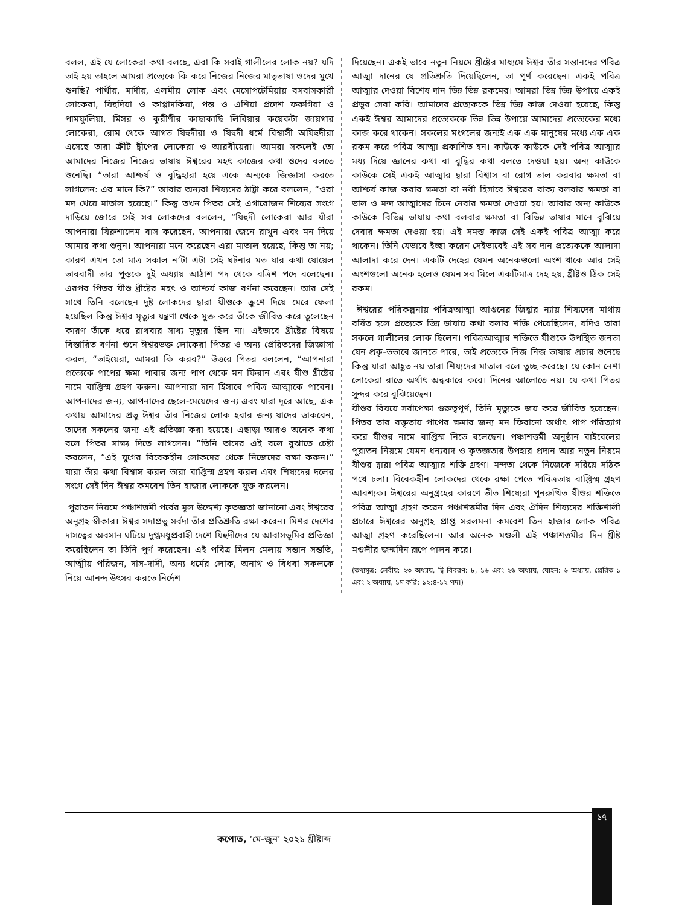বলল, এই যে লোকেরা কথা বলছে, এরা কি সবাই গালীলের লোক নয়? যদি তাই হয় তাহলে আমরা প্রত্যেকে কি করে নিজের নিজের মাতৃভাষা ওদের মুখে শুনছি? পার্থীয়, মাদীয়, এলমীয় লোক এবং মেসোপটেমিয়ায় বসবাসকারী লোকেরা, যিহুদিয়া ও কাপ্পাদকিয়া, পন্ত ও এশিয়া প্রদেশ ফরুগিয়া ও পামফুলিয়া, মিসর ও কুরীণীর কাছাকাছি লিবিয়ার কয়েকটা জায়গার লোকেরা, রোম থেকে আগত যিহুদীরা ও যিহুদী ধর্মে বিশ্বাসী অযিহুদীরা এসেছে তারা ক্রীট দ্বীপের লোকেরা ও আরবীয়েরা। আমরা সকলেই তো আমাদের নিজের নিজের ভাষায় ঈশ্বরের মহৎ কাজের কথা ওদের বলতে শুনেছি। “তারা আশ্চর্য ও বুদ্ধিহারা হয়ে একে অন্যকে জিজ্ঞাসা করতে লাগলেন: এর মানে কি?” আবার অন্যরা শিষ্যদের ঠাট্টা করে বললেন, “ওরা মদ খেয়ে মাতাল হয়েছে।” কিন্তু তখন পিতর সেই এগারোজন শিষ্যের সংগে দাড়িয়ে জোরে সেই সব লোকদের বললেন, “যিহুদী লোকেরা আর যাঁরা আপনারা যিরুশালেম বাস করেছেন, আপনারা জেনে রাখুন এবং মন দিয়ে আমার কথা শুনুন। আপনারা মনে করেছেন এরা মাতাল হয়েছে, কিন্তু তা নয়; কারণ এখন তো মাত্র সকাল ন’টা এটা সেই ঘটনার মত যার কথা যোয়েল ভাববাদী তার পুস্তকে দুই অধ্যায় আঠাশ পদ থেকে বত্রিশ পদে বলেছেন। এরপর পিতর যীশু খ্রীষ্টের মহৎ ও আশ্চর্য কাজ বর্ণনা করেছেন। আর সেই সাথে তিনি বলেছেন দুষ্ট লোকদের দ্বারা যীশুকে ক্রুশে দিয়ে মেরে ফেলা হয়েছিল কিন্তু ঈশ্বর মৃত্যুর যন্ত্রণা থেকে মুক্ত করে তাঁকে জীবিত করে তুলেছেন কারণ তাঁকে ধরে রাখবার সাধ্য মৃত্যুর ছিল না। এইভাবে খ্রীষ্টের বিষয়ে বিস্তারিত বর্ণনা শুনে ঈশ্বরভক্ত লোকেরা পিতর ও অন্য প্রেরিতদের জিজ্ঞাসা করল, “ভাইয়েরা, আমরা কি করব?” উত্তরে পিতর বললেন, “আপনারা প্রত্যেকে পাপের ক্ষমা পাবার জন্য পাপ থেকে মন ফিরান এবং যীশু খ্রীষ্টের নামে বাপ্তিস্ম গ্রহণ করুন। আপনারা দান হিসাবে পবিত্র আত্মাকে পাবেন। আপনাদের জন্য, আপনাদের ছেলে-মেয়েদের জন্য এবং যারা দূরে আছে, এক কথায় আমাদের প্রভু ঈশ্বর তাঁর নিজের লোক হবার জন্য যাদের ডাকবেন, তাদের সকলের জন্য এই প্রতিজ্ঞা করা হয়েছে। এছাড়া আরও অনেক কথা বলে পিতর সাক্ষ্য দিতে লাগলেন। ”তিনি তাদের এই বলে বুঝাতে চেষ্টা করলেন, “এই যুগের বিবেকহীন লোকদের থেকে নিজেদের রক্ষা করুন।” যারা তাঁর কথা বিশ্বাস করল তারা বাপ্তিস্ম গ্রহণ করল এবং শিষ্যদের দলের সংগে সেই দিন ঈশ্বর কমবেশ তিন হাজার লোককে যুক্ত করলেন।
পুরাতন নিয়মে পঞ্চাশত্তমী পর্বের মূল উদ্দেশ্য কৃতজ্ঞতা জানানো এবং ঈশ্বরের অনুগ্রহ স্বীকার। ঈশ্বর সদাপ্রভু সর্বদা তাঁর প্রতিশ্রুতি রক্ষা করেন। মিশর দেশের দাসত্বের অবসান ঘটিয়ে দুগ্ধমধুপ্রবাহী দেশে যিহুদীদের যে আবাসভূমির প্রতিজ্ঞা করেছিলেন তা তিনি পুর্ণ করেছেন। এই পবিত্র মিলন মেলায় সন্তান সন্ততি, আত্মীয় পরিজন, দাস-দাসী, অন্য ধর্মের লোক, অনাথ ও বিধবা সকলকে নিয়ে আনন্দ উৎসব করতে নির্দেশ
দিয়েছেন। একই ভাবে নতুন নিয়মে খ্রীষ্টের মাধ্যমে ঈশ্বর তাঁর সন্তানদের পবিত্র আত্মা দানের যে প্রতিশ্রুতি দিয়েছিলেন, তা পূর্ণ করেছেন। একই পবিত্র আত্মার দেওয়া বিশেষ দান ভিন্ন ভিন্ন রকমের। আমরা ভিন্ন ভিন্ন উপায়ে একই প্রভুর সেবা করি। আমাদের প্রত্যেককে ভিন্ন ভিন্ন কাজ দেওয়া হয়েছে, কিন্তু একই ঈশ্বর আমাদের প্রত্যেককে ভিন্ন ভিন্ন উপায়ে আমাদের প্রত্যেকের মধ্যে কাজ করে থাকেন। সকলের মংগলের জন্যই এক এক মানুষের মধ্যে এক এক রকম করে পবিত্র আত্মা প্রকাশিত হন। কাউকে কাউকে সেই পবিত্র আত্মার মধ্য দিয়ে জ্ঞানের কথা বা বুদ্ধির কথা বলতে দেওয়া হয়। অন্য কাউকে কাউকে সেই একই আত্মার দ্বারা বিশ্বাস বা রোগ ভাল করবার ক্ষমতা বা আশ্চর্য কাজ করার ক্ষমতা বা নবী হিসাবে ঈশ্বরের বাক্য বলবার ক্ষমতা বা ভাল ও মন্দ আত্মাদের চিনে নেবার ক্ষমতা দেওয়া হয়। আবার অন্য কাউকে কাউকে বিভিন্ন ভাষায় কথা বলবার ক্ষমতা বা বিভিন্ন ভাষার মানে বুঝিয়ে দেবার ক্ষমতা দেওয়া হয়। এই সমস্ত কাজ সেই একই পবিত্র আত্মা করে থাকেন। তিনি যেভাবে ইচ্ছা করেন সেইভাবেই এই সব দান প্রত্যেককে আলাদা আলাদা করে দেন। একটি দেহের যেমন অনেকগুলো অংশ থাকে আর সেই অংশগুলো অনেক হলেও যেমন সব মিলে একটিমাত্র দেহ হয়, খ্রীষ্টও ঠিক সেই রকম।
ঈশ্বরের পরিকল্পনায় পবিত্রআত্মা আগুনের জিহ্বার ন্যায় শিষ্যদের মাথায় বর্ষিত হলে প্রত্যেকে ভিন্ন ভাষায় কথা বলার শক্তি পেয়েছিলেন, যদিও তারা সকলে গালীলের লোক ছিলেন। পবিত্রআত্মার শক্তিতে যীশুকে উপস্থিত জনতা যেন প্রকৃ-তভাবে জানতে পারে, তাই প্রত্যেকে নিজ নিজ ভাষায় প্রচার শুনেছে কিন্তু যারা আহূত নয় তারা শিষ্যদের মাতাল বলে তুচ্ছ করেছে। যে কোন নেশা লোকেরা রাতে অর্থাৎ অন্ধকারে করে। দিনের আলোতে নয়। যে কথা পিতর সুন্দর করে বুঝিয়েছেন।
যীশুর বিষয়ে সর্বাপেক্ষা গুরুত্বপূর্ণ, তিনি মৃত্যুকে জয় করে জীবিত হয়েছেন। পিতর তার বক্তৃতায় পাপের ক্ষমার জন্য মন ফিরানো অর্থাৎ পাপ পরিত্যাগ করে যীশুর নামে বাপ্তিস্ম নিতে বলেছেন। পঞ্চাশত্তমী অনুষ্ঠান বাইবেলের পুরাতন নিয়মে যেমন ধন্যবাদ ও কৃতজ্ঞতার উপহার প্রদান আর নতুন নিয়মে যীশুর দ্বারা পবিত্র আত্মার শক্তি গ্রহণ। মন্দতা থেকে নিজেকে সরিয়ে সঠিক পথে চলা। বিবেকহীন লোকদের থেকে রক্ষা পেতে পবিত্রতায় বাপ্তিস্ম গ্রহণ আবশ্যক। ঈশ্বরের অনুগ্রহের কারণে ভীত শিষ্যেরা পুনরুত্থিত যীশুর শক্তিতে পবিত্র আত্মা গ্রহণ করেন পঞ্চাশত্তমীর দিন এবং ঐদিন শিষ্যদের শক্তিশালী প্রচারে ঈশ্বরের অনুগ্রহ প্রাপ্ত সরলমনা কমবেশ তিন হাজার লোক পবিত্র আত্মা গ্রহণ করেছিলেন। আর অনেক মণ্ডলী এই পঞ্চাশত্তমীর দিন খ্রীষ্ট মণ্ডলীর জন্মদিন রূপে পালন করে।
(তথ্যসূত্র: লেবীয়: ২৩ অধ্যায়, দ্বি বিবরণ: ৮, ১৬ এবং ২৬ অধ্যায়, যোহন: ৬ অধ্যায়, প্রেরিত ১ এবং ২ অধ্যায়, ১ম করি: ১২:৪-১২ পদ।)
১৭
কপোত, ‘মে-জুন’ ২০২১ খ্রীষ্টাব্দ